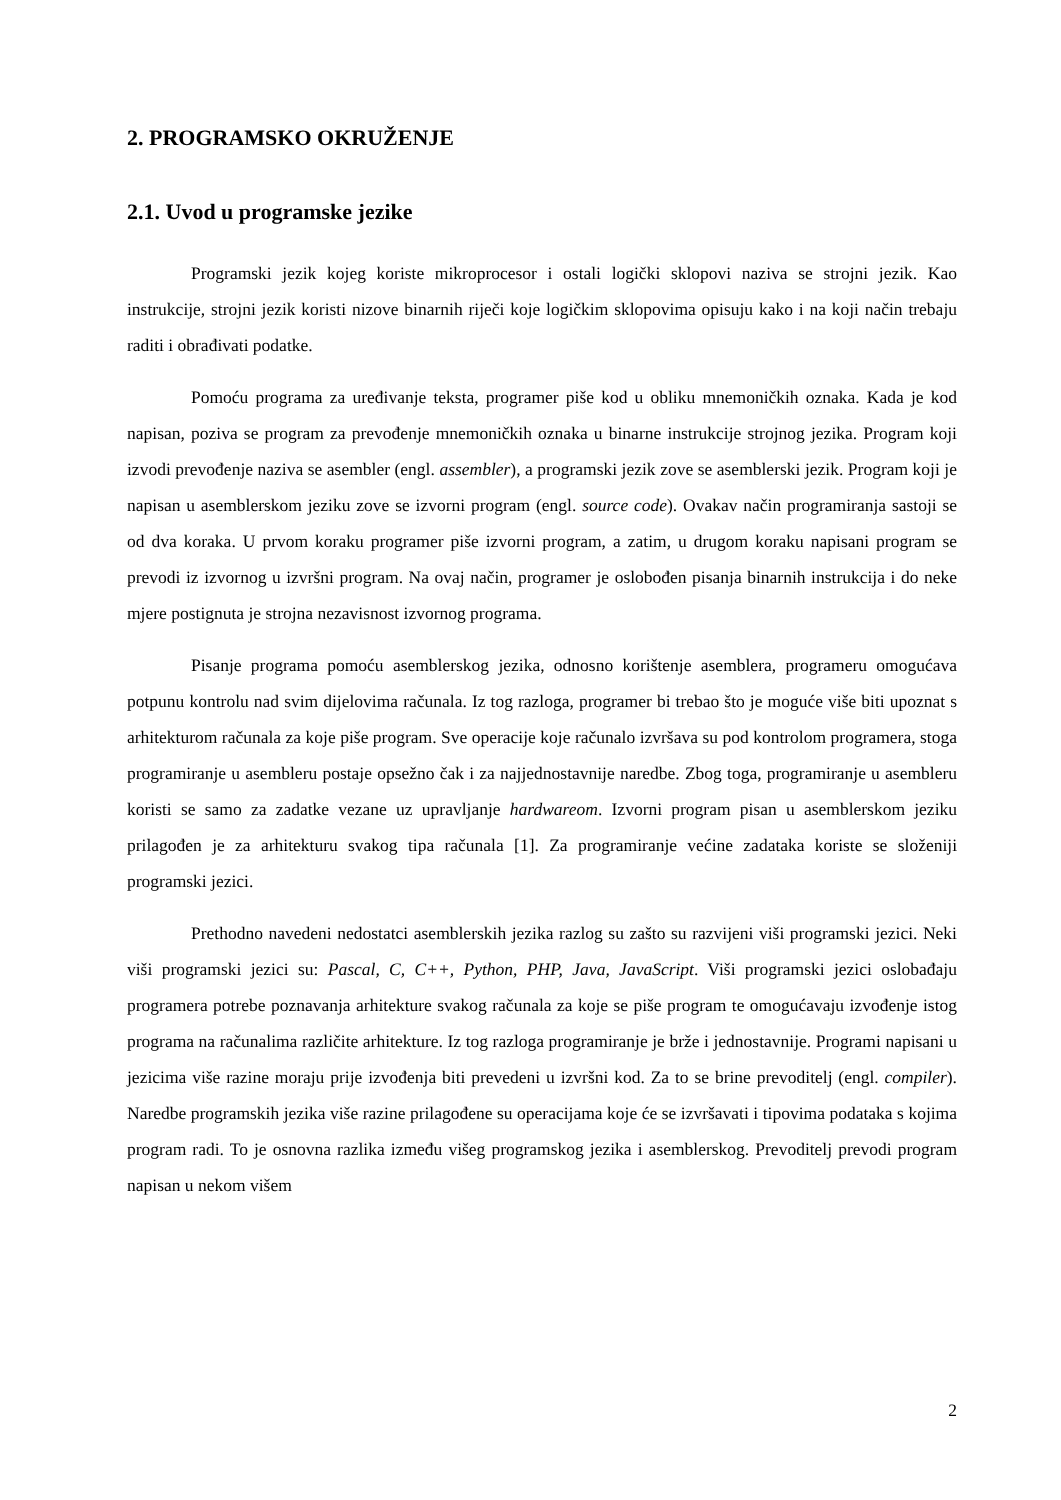2. PROGRAMSKO OKRUŽENJE
2.1. Uvod u programske jezike
Programski jezik kojeg koriste mikroprocesor i ostali logički sklopovi naziva se strojni jezik. Kao instrukcije, strojni jezik koristi nizove binarnih riječi koje logičkim sklopovima opisuju kako i na koji način trebaju raditi i obrađivati podatke.
Pomoću programa za uređivanje teksta, programer piše kod u obliku mnemoničkih oznaka. Kada je kod napisan, poziva se program za prevođenje mnemoničkih oznaka u binarne instrukcije strojnog jezika. Program koji izvodi prevođenje naziva se asembler (engl. assembler), a programski jezik zove se asemblerski jezik. Program koji je napisan u asemblerskom jeziku zove se izvorni program (engl. source code). Ovakav način programiranja sastoji se od dva koraka. U prvom koraku programer piše izvorni program, a zatim, u drugom koraku napisani program se prevodi iz izvornog u izvršni program. Na ovaj način, programer je oslobođen pisanja binarnih instrukcija i do neke mjere postignuta je strojna nezavisnost izvornog programa.
Pisanje programa pomoću asemblerskog jezika, odnosno korištenje asemblera, programeru omogućava potpunu kontrolu nad svim dijelovima računala. Iz tog razloga, programer bi trebao što je moguće više biti upoznat s arhitekturom računala za koje piše program. Sve operacije koje računalo izvršava su pod kontrolom programera, stoga programiranje u asembleru postaje opsežno čak i za najjednostavnije naredbe. Zbog toga, programiranje u asembleru koristi se samo za zadatke vezane uz upravljanje hardwareom. Izvorni program pisan u asemblerskom jeziku prilagođen je za arhitekturu svakog tipa računala [1]. Za programiranje većine zadataka koriste se složeniji programski jezici.
Prethodno navedeni nedostatci asemblerskih jezika razlog su zašto su razvijeni viši programski jezici. Neki viši programski jezici su: Pascal, C, C++, Python, PHP, Java, JavaScript. Viši programski jezici oslobađaju programera potrebe poznavanja arhitekture svakog računala za koje se piše program te omogućavaju izvođenje istog programa na računalima različite arhitekture. Iz tog razloga programiranje je brže i jednostavnije. Programi napisani u jezicima više razine moraju prije izvođenja biti prevedeni u izvršni kod. Za to se brine prevoditelj (engl. compiler). Naredbe programskih jezika više razine prilagođene su operacijama koje će se izvršavati i tipovima podataka s kojima program radi. To je osnovna razlika između višeg programskog jezika i asemblerskog. Prevoditelj prevodi program napisan u nekom višem
2